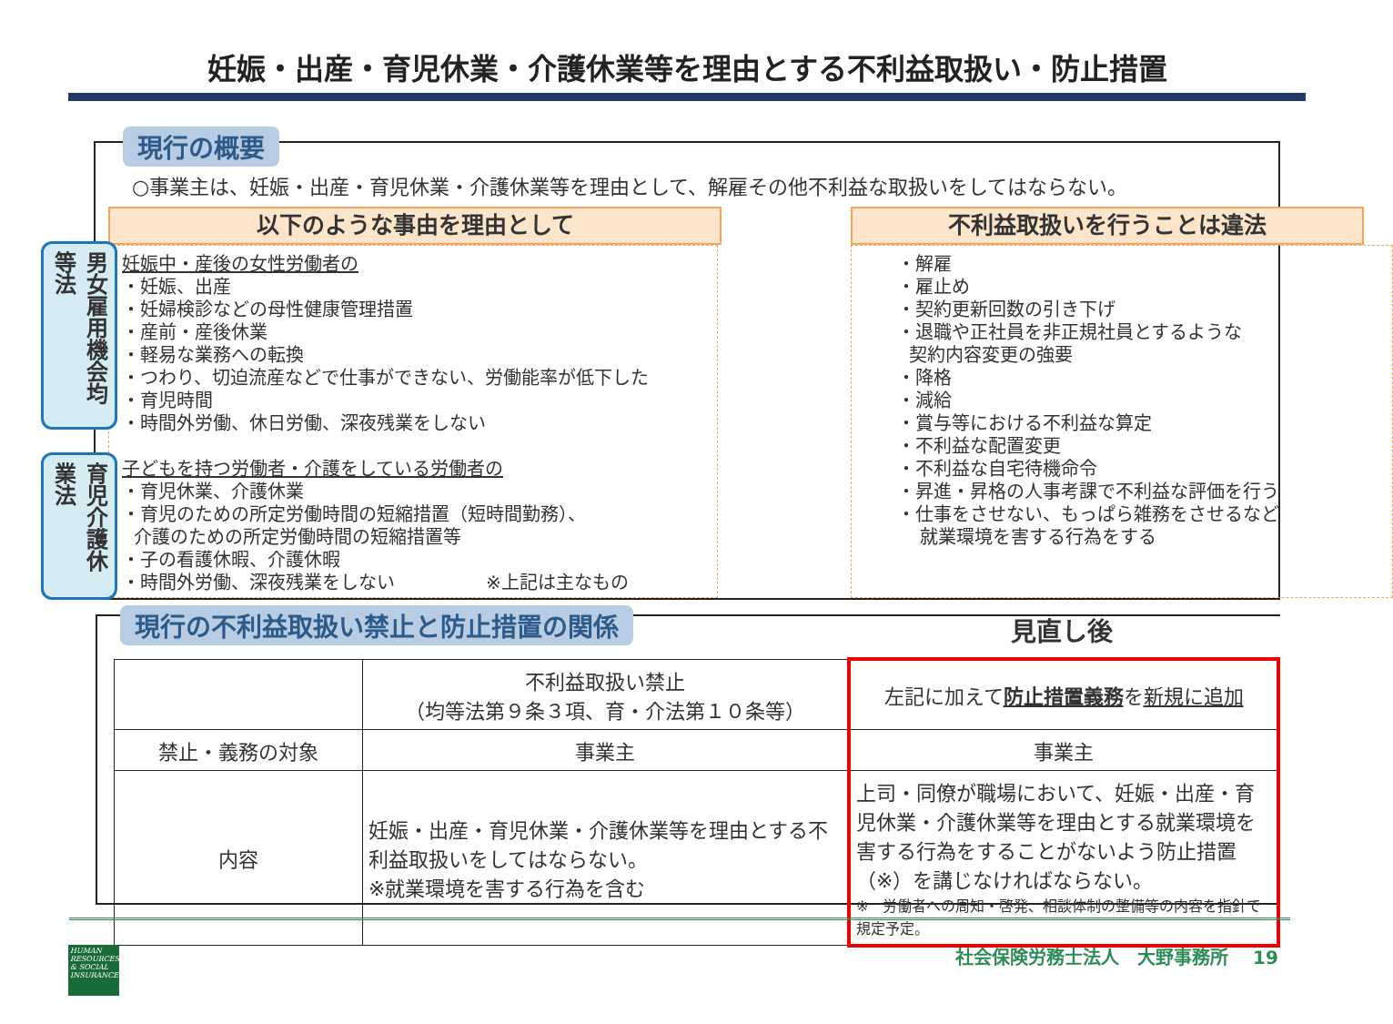妊娠・出産・育児休業・介護休業等を理由とする不利益取扱い・防止措置
現行の概要
○事業主は、妊娠・出産・育児休業・介護休業等を理由として、解雇その他不利益な取扱いをしてはならない。
以下のような事由を理由として 不利益取扱いを行うことは違法
妊娠中・産後の女性労働者の
・妊娠、出産
・妊婦検診などの母性健康管理措置
・産前・産後休業
・軽易な業務への転換
・つわり、切迫流産などで仕事ができない、労働能率が低下した
・育児時間
・時間外労働、休日労働、深夜残業をしない
子どもを持つ労働者・介護をしている労働者の
・育児休業、介護休業
・育児のための所定労働時間の短縮措置（短時間勤務）、
介護のための所定労働時間の短縮措置等
・子の看護休暇、介護休暇
・時間外労働、深夜残業をしない　　　　　※上記は主なもの
・解雇
・雇止め
・契約更新回数の引き下げ
・退職や正社員を非正規社員とするような
契約内容変更の強要
・降格
・減給
・賞与等における不利益な算定
・不利益な配置変更
・不利益な自宅待機命令
・昇進・昇格の人事考課で不利益な評価を行う
・仕事をさせない、もっぱら雑務をさせるなど
就業環境を害する行為をする
男女雇用機会均等法
育児介護休業法
現行の不利益取扱い禁止と防止措置の関係
| | 不利益取扱い禁止 （均等法第９条３項、育・介法第１０条等） | 左記に加えて 防止措置義務 を 新規に追加 |
| 禁止・義務の対象 | 事業主 | 事業主 |
| 内容 | 妊娠・出産・育児休業・介護休業等を理由とする不利益取扱いをしてはならない。 ※就業環境を害する行為を含む | 上司・同僚が職場において、妊娠・出産・育児休業・介護休業等を理由とする就業環境を害する行為をすることがないよう防止措置（※）を講じなければならない。 ※ 労働者への周知・啓発、相談体制の整備等の内容を指針で規定予定。 |
見直し後
HUMAN RESOURCES & SOCIAL INSURANCE
社会保険労務士法人　大野事務所　 19